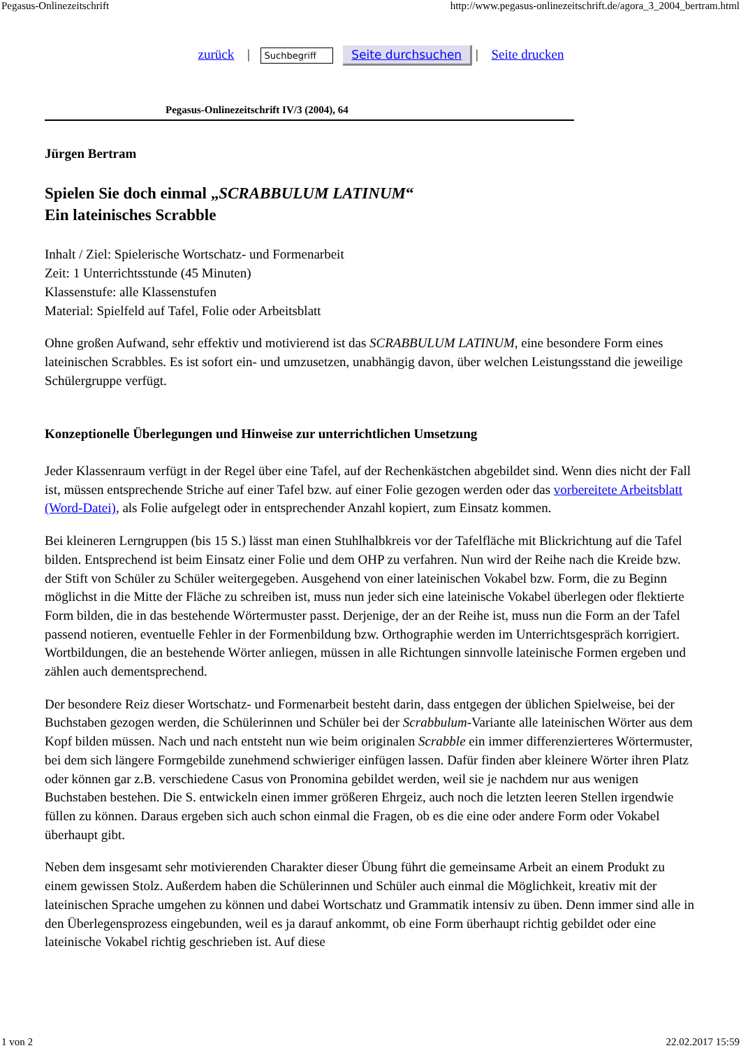Pegasus-Onlinezeitschrift http://www.pegasus-onlinezeitschrift.de/agora_3_2004_bertram.html
zurück | Suchbegriff Seite durchsuchen | Seite drucken
Pegasus-Onlinezeitschrift IV/3 (2004), 64
Jürgen Bertram
Spielen Sie doch einmal „SCRABBULUM LATINUM“
Ein lateinisches Scrabble
Inhalt / Ziel: Spielerische Wortschatz- und Formenarbeit
Zeit: 1 Unterrichtsstunde (45 Minuten)
Klassenstufe: alle Klassenstufen
Material: Spielfeld auf Tafel, Folie oder Arbeitsblatt
Ohne großen Aufwand, sehr effektiv und motivierend ist das SCRABBULUM LATINUM, eine besondere Form eines lateinischen Scrabbles. Es ist sofort ein- und umzusetzen, unabhängig davon, über welchen Leistungsstand die jeweilige Schülergruppe verfügt.
Konzeptionelle Überlegungen und Hinweise zur unterrichtlichen Umsetzung
Jeder Klassenraum verfügt in der Regel über eine Tafel, auf der Rechenkästchen abgebildet sind. Wenn dies nicht der Fall ist, müssen entsprechende Striche auf einer Tafel bzw. auf einer Folie gezogen werden oder das vorbereitete Arbeitsblatt (Word-Datei), als Folie aufgelegt oder in entsprechender Anzahl kopiert, zum Einsatz kommen.
Bei kleineren Lerngruppen (bis 15 S.) lässt man einen Stuhlhalbkreis vor der Tafelfläche mit Blickrichtung auf die Tafel bilden. Entsprechend ist beim Einsatz einer Folie und dem OHP zu verfahren. Nun wird der Reihe nach die Kreide bzw. der Stift von Schüler zu Schüler weitergegeben. Ausgehend von einer lateinischen Vokabel bzw. Form, die zu Beginn möglichst in die Mitte der Fläche zu schreiben ist, muss nun jeder sich eine lateinische Vokabel überlegen oder flektierte Form bilden, die in das bestehende Wörtermuster passt. Derjenige, der an der Reihe ist, muss nun die Form an der Tafel passend notieren, eventuelle Fehler in der Formenbildung bzw. Orthographie werden im Unterrichtsgespräch korrigiert. Wortbildungen, die an bestehende Wörter anliegen, müssen in alle Richtungen sinnvolle lateinische Formen ergeben und zählen auch dementsprechend.
Der besondere Reiz dieser Wortschatz- und Formenarbeit besteht darin, dass entgegen der üblichen Spielweise, bei der Buchstaben gezogen werden, die Schülerinnen und Schüler bei der Scrabbulum-Variante alle lateinischen Wörter aus dem Kopf bilden müssen. Nach und nach entsteht nun wie beim originalen Scrabble ein immer differenzierteres Wörtermuster, bei dem sich längere Formgebilde zunehmend schwieriger einfügen lassen. Dafür finden aber kleinere Wörter ihren Platz oder können gar z.B. verschiedene Casus von Pronomina gebildet werden, weil sie je nachdem nur aus wenigen Buchstaben bestehen. Die S. entwickeln einen immer größeren Ehrgeiz, auch noch die letzten leeren Stellen irgendwie füllen zu können. Daraus ergeben sich auch schon einmal die Fragen, ob es die eine oder andere Form oder Vokabel überhaupt gibt.
Neben dem insgesamt sehr motivierenden Charakter dieser Übung führt die gemeinsame Arbeit an einem Produkt zu einem gewissen Stolz. Außerdem haben die Schülerinnen und Schüler auch einmal die Möglichkeit, kreativ mit der lateinischen Sprache umgehen zu können und dabei Wortschatz und Grammatik intensiv zu üben. Denn immer sind alle in den Überlegensprozess eingebunden, weil es ja darauf ankommt, ob eine Form überhaupt richtig gebildet oder eine lateinische Vokabel richtig geschrieben ist. Auf diese
1 von 2 22.02.2017 15:59